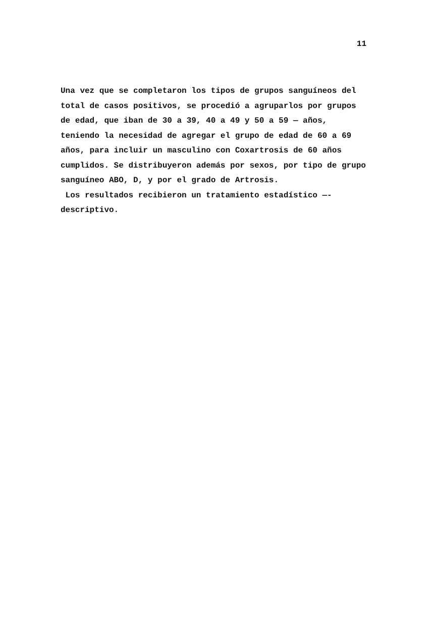11
Una vez que se completaron los tipos de grupos sanguíneos del total de casos positivos, se procedió a agruparlos por grupos de edad, que iban de 30 a 39, 40 a 49 y 50 a 59 — años, teniendo la necesidad de agregar el grupo de edad de 60 a 69 años, para incluir un masculino con Coxartrosis de 60 años cumplidos. Se distribuyeron además por sexos, por tipo de grupo sanguíneo ABO, D, y por el grado de Artrosis.
Los resultados recibieron un tratamiento estadístico —- descriptivo.